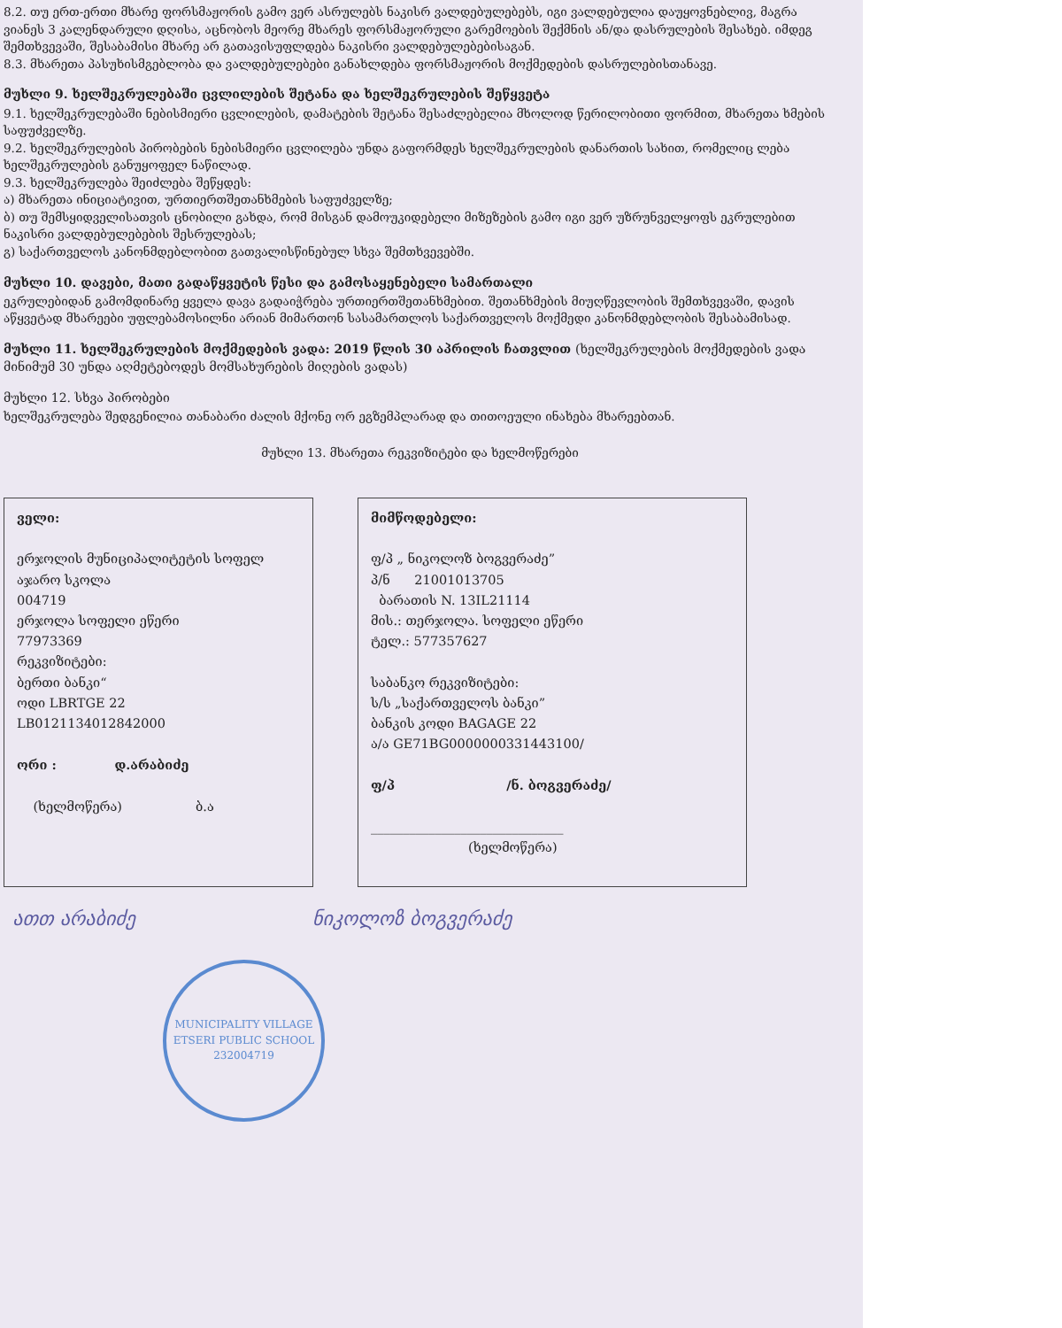8.2. თუ ერთ-ერთი მხარე ფორსმაჟორის გამო ვერ ასრულებს ნაკისრ ვალდებულებებს, იგი ვალდებულია დაუყოვნებლივ, მაგრა ვიანეს 3 კალენდარული დღისა, აცნობოს მეორე მხარეს ფორსმაჟორული გარემოების შექმნის ან/და დასრულების შესახებ. იმდეგ შემთხვევაში, შესაბამისი მხარე არ გათავისუფლდება ნაკისრი ვალდებულებებისაგან.
8.3. მხარეთა პასუხისმგებლობა და ვალდებულებები განახლდება ფორსმაჟორის მოქმედების დასრულებისთანავე.
მუხლი 9. ხელშეკრულებაში ცვლილების შეტანა და ხელშეკრულების შეწყვეტა
9.1. ხელშეკრულებაში ნებისმიერი ცვლილების, დამატების შეტანა შესაძლებელია მხოლოდ წერილობითი ფორმით, მხარეთა ხმების საფუძველზე.
9.2. ხელშეკრულების პირობების ნებისმიერი ცვლილება უნდა გაფორმდეს ხელშეკრულების დანართის სახით, რომელიც ლება ხელშეკრულების განუყოფელ ნაწილად.
9.3. ხელშეკრულება შეიძლება შეწყდეს:
ა) მხარეთა ინიციატივით, ურთიერთშეთანხმების საფუძველზე;
ბ) თუ შემსყიდველისათვის ცნობილი გახდა, რომ მისგან დამოუკიდებელი მიზეზების გამო იგი ვერ უზრუნველყოფს ეკრულებით ნაკისრი ვალდებულებების შესრულებას;
გ) საქართველოს კანონმდებლობით გათვალისწინებულ სხვა შემთხვევებში.
მუხლი 10. დავები, მათი გადაწყვეტის წესი და გამოსაყენებელი სამართალი
ეკრულებიდან გამომდინარე ყველა დავა გადაიჭრება ურთიერთშეთანხმებით. შეთანხმების მიუღწევლობის შემთხვევაში, დავის აწყვეტად მხარეები უფლებამოსილნი არიან მიმართონ სასამართლოს საქართველოს მოქმედი კანონმდებლობის შესაბამისად.
მუხლი 11. ხელშეკრულების მოქმედების ვადა: 2019 წლის 30 აპრილის ჩათვლით (ხელშეკრულების მოქმედების ვადა მინიმუმ 30 უნდა აღმეტებოდეს მომსახურების მიღების ვადას)
მუხლი 12. სხვა პირობები
ხელშეკრულება შედგენილია თანაბარი ძალის მქონე ორ ეგზემპლარად და თითოეული ინახება მხარეებთან.
მუხლი 13. მხარეთა რეკვიზიტები და ხელმოწერები
ველი:
ერჯოლის მუნიციპალიტეტის სოფელ აჯარო სკოლა
004719
ერჯოლა სოფელი ეწერი
77973369
რეკვიზიტები:
ბერთი ბანკი“
ოდი LBRTGE 22
LB0121134012842000
ორი : დ.არაბიძე
(ხელმოწერა) ბ.ა
მიმწოდებელი:
ფ/პ „ ნიკოლოზ ბოგვერაძე”
პ/ნ 21001013705
ბარათის N. 13IL21114
მის.: თერჯოლა. სოფელი ეწერი
ტელ.: 577357627
საბანკო რეკვიზიტები:
ს/ს „საქართველოს ბანკი”
ბანკის კოდი BAGAGE 22
ა/ა GE71BG0000000331443100/
ფ/პ /ნ. ბოგვერაძე/
______________________________
(ხელმოწერა)
ათთ არაბიძე ნიკოლოზ ბოგვერაძე
MUNICIPALITY VILLAGE
ETSERI PUBLIC SCHOOL
232004719